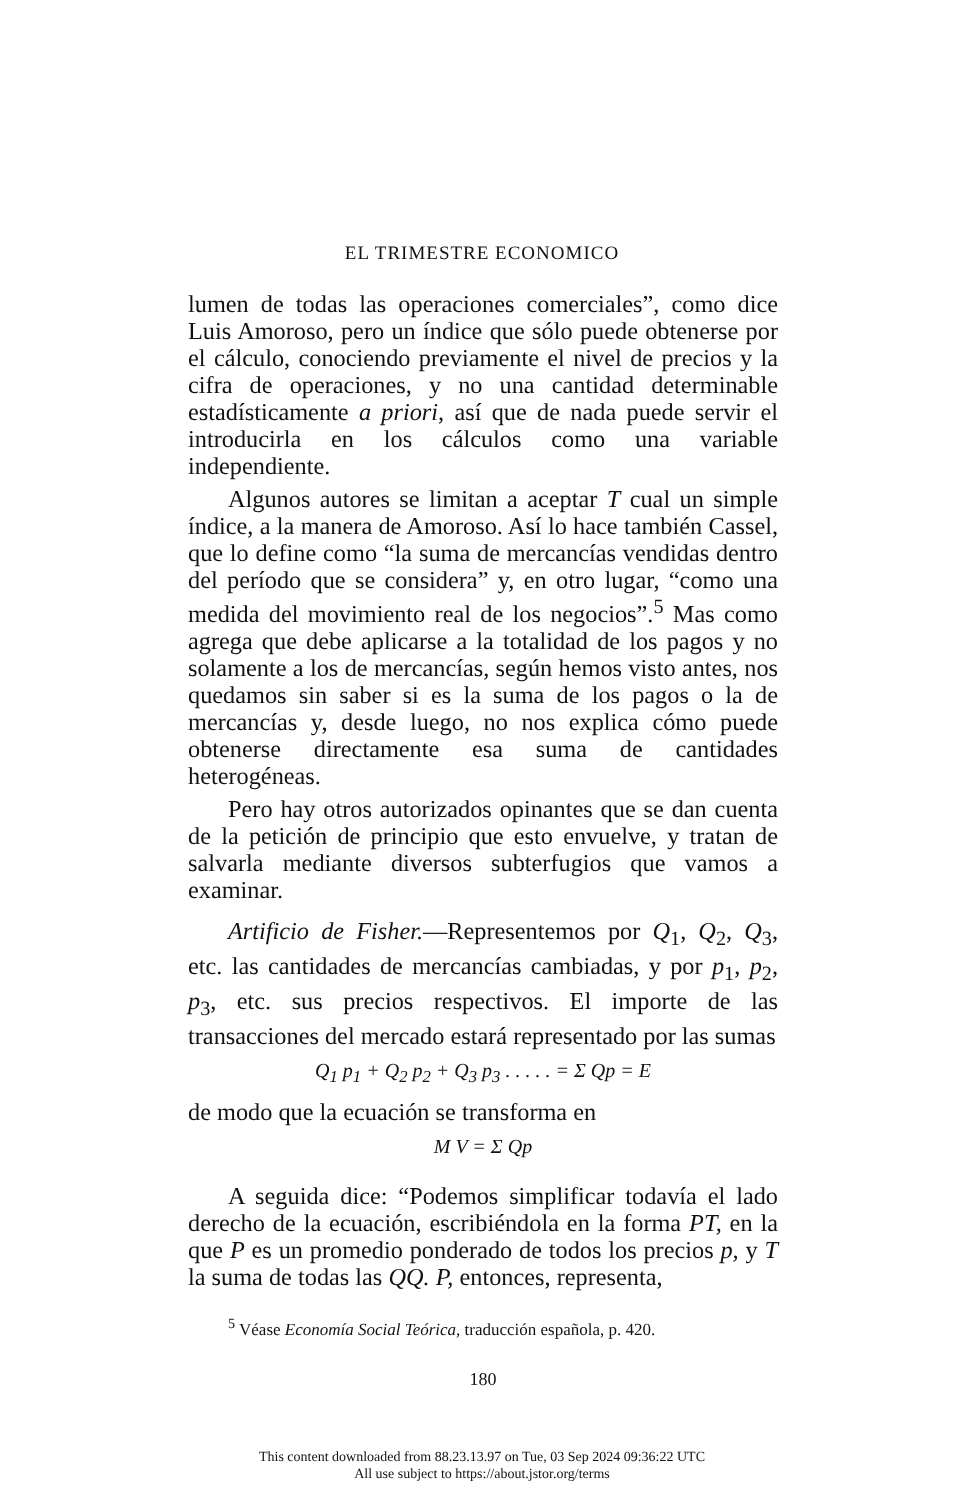EL TRIMESTRE ECONOMICO
lumen de todas las operaciones comerciales”, como dice Luis Amoroso, pero un índice que sólo puede obtenerse por el cálculo, conociendo previamente el nivel de precios y la cifra de operaciones, y no una cantidad determinable estadísticamente a priori, así que de nada puede servir el introducirla en los cálculos como una variable independiente.
Algunos autores se limitan a aceptar T cual un simple índice, a la manera de Amoroso. Así lo hace también Cassel, que lo define como “la suma de mercancías vendidas dentro del período que se considera” y, en otro lugar, “como una medida del movimiento real de los negocios”.<sup>5</sup> Mas como agrega que debe aplicarse a la totalidad de los pagos y no solamente a los de mercancías, según hemos visto antes, nos quedamos sin saber si es la suma de los pagos o la de mercancías y, desde luego, no nos explica cómo puede obtenerse directamente esa suma de cantidades heterogéneas.
Pero hay otros autorizados opinantes que se dan cuenta de la petición de principio que esto envuelve, y tratan de salvarla mediante diversos subterfugios que vamos a examinar.
Artificio de Fisher.—Representemos por Q<sub>1</sub>, Q<sub>2</sub>, Q<sub>3</sub>, etc. las cantidades de mercancías cambiadas, y por p<sub>1</sub>, p<sub>2</sub>, p<sub>3</sub>, etc. sus precios respectivos. El importe de las transacciones del mercado estará representado por las sumas
Q<sub>1</sub> p<sub>1</sub> + Q<sub>2</sub> p<sub>2</sub> + Q<sub>3</sub> p<sub>3</sub> . . . . . = Σ Qp = E
de modo que la ecuación se transforma en
M V = Σ Qp
A seguida dice: “Podemos simplificar todavía el lado derecho de la ecuación, escribiéndola en la forma PT, en la que P es un promedio ponderado de todos los precios p, y T la suma de todas las QQ. P, entonces, representa,
<sup>5</sup> Véase Economía Social Teórica, traducción española, p. 420.
180
This content downloaded from 88.23.13.97 on Tue, 03 Sep 2024 09:36:22 UTC
All use subject to https://about.jstor.org/terms